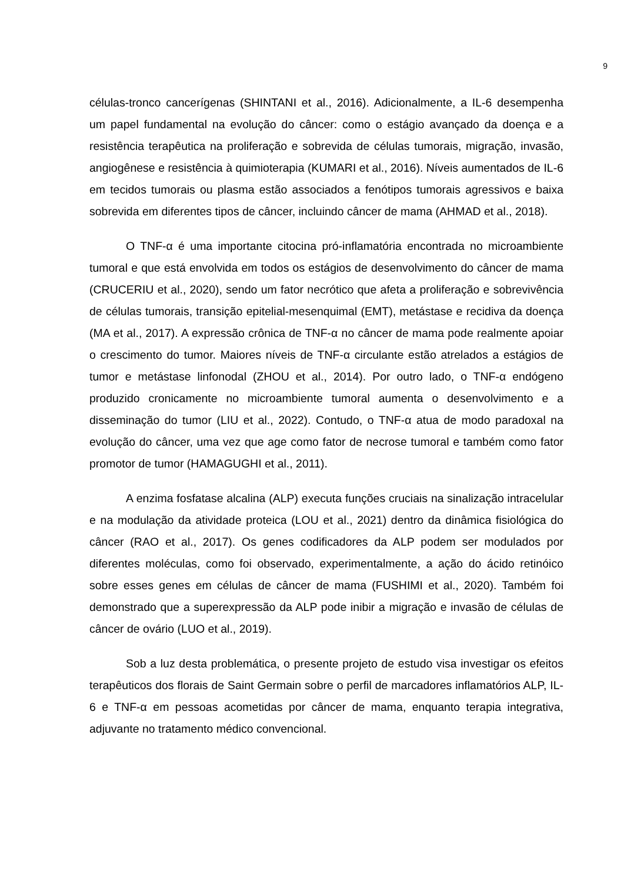9
células-tronco cancerígenas (SHINTANI et al., 2016). Adicionalmente, a IL-6 desempenha um papel fundamental na evolução do câncer: como o estágio avançado da doença e a resistência terapêutica na proliferação e sobrevida de células tumorais, migração, invasão, angiogênese e resistência à quimioterapia (KUMARI et al., 2016). Níveis aumentados de IL-6 em tecidos tumorais ou plasma estão associados a fenótipos tumorais agressivos e baixa sobrevida em diferentes tipos de câncer, incluindo câncer de mama (AHMAD et al., 2018).
O TNF-α é uma importante citocina pró-inflamatória encontrada no microambiente tumoral e que está envolvida em todos os estágios de desenvolvimento do câncer de mama (CRUCERIU et al., 2020), sendo um fator necrótico que afeta a proliferação e sobrevivência de células tumorais, transição epitelial-mesenquimal (EMT), metástase e recidiva da doença (MA et al., 2017). A expressão crônica de TNF-α no câncer de mama pode realmente apoiar o crescimento do tumor. Maiores níveis de TNF-α circulante estão atrelados a estágios de tumor e metástase linfonodal (ZHOU et al., 2014). Por outro lado, o TNF-α endógeno produzido cronicamente no microambiente tumoral aumenta o desenvolvimento e a disseminação do tumor (LIU et al., 2022). Contudo, o TNF-α atua de modo paradoxal na evolução do câncer, uma vez que age como fator de necrose tumoral e também como fator promotor de tumor (HAMAGUGHI et al., 2011).
A enzima fosfatase alcalina (ALP) executa funções cruciais na sinalização intracelular e na modulação da atividade proteica (LOU et al., 2021) dentro da dinâmica fisiológica do câncer (RAO et al., 2017). Os genes codificadores da ALP podem ser modulados por diferentes moléculas, como foi observado, experimentalmente, a ação do ácido retinóico sobre esses genes em células de câncer de mama (FUSHIMI et al., 2020). Também foi demonstrado que a superexpressão da ALP pode inibir a migração e invasão de células de câncer de ovário (LUO et al., 2019).
Sob a luz desta problemática, o presente projeto de estudo visa investigar os efeitos terapêuticos dos florais de Saint Germain sobre o perfil de marcadores inflamatórios ALP, IL-6 e TNF-α em pessoas acometidas por câncer de mama, enquanto terapia integrativa, adjuvante no tratamento médico convencional.